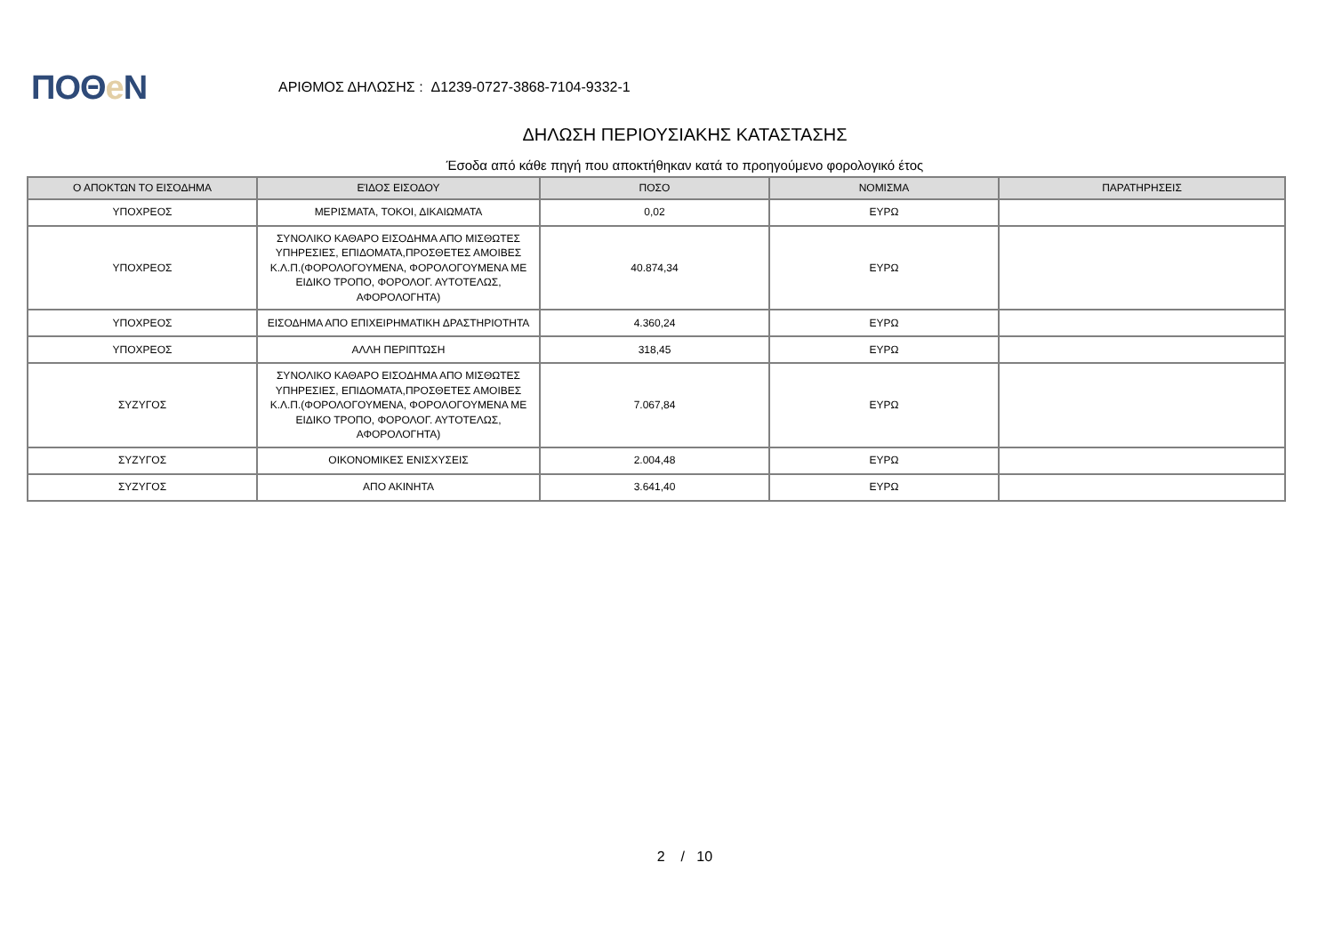ΠΟΘe Ν
ΑΡΙΘΜΟΣ ΔΗΛΩΣΗΣ : Δ1239-0727-3868-7104-9332-1
ΔΗΛΩΣΗ ΠΕΡΙΟΥΣΙΑΚΗΣ ΚΑΤΑΣΤΑΣΗΣ
Έσοδα από κάθε πηγή που αποκτήθηκαν κατά το προηγούμενο φορολογικό έτος
| Ο ΑΠΟΚΤΩΝ ΤΟ ΕΙΣΟΔΗΜΑ | ΕΊΔΟΣ ΕΙΣΟΔΟΥ | ΠΟΣΟ | ΝΟΜΙΣΜΑ | ΠΑΡΑΤΗΡΗΣΕΙΣ |
| --- | --- | --- | --- | --- |
| ΥΠΟΧΡΕΟΣ | ΜΕΡΙΣΜΑΤΑ, ΤΟΚΟΙ, ΔΙΚΑΙΩΜΑΤΑ | 0,02 | ΕΥΡΩ | |
| ΥΠΟΧΡΕΟΣ | ΣΥΝΟΛΙΚΟ ΚΑΘΑΡΟ ΕΙΣΟΔΗΜΑ ΑΠΟ ΜΙΣΘΩΤΕΣ ΥΠΗΡΕΣΙΕΣ, ΕΠΙΔΟΜΑΤΑ,ΠΡΟΣΘΕΤΕΣ ΑΜΟΙΒΕΣ Κ.Λ.Π.(ΦΟΡΟΛΟΓΟΥΜΕΝΑ, ΦΟΡΟΛΟΓΟΥΜΕΝΑ ΜΕ ΕΙΔΙΚΟ ΤΡΟΠΟ, ΦΟΡΟΛΟΓ. ΑΥΤΟΤΕΛΩΣ, ΑΦΟΡΟΛΟΓΗΤΑ) | 40.874,34 | ΕΥΡΩ | |
| ΥΠΟΧΡΕΟΣ | ΕΙΣΟΔΗΜΑ ΑΠΟ ΕΠΙΧΕΙΡΗΜΑΤΙΚΗ ΔΡΑΣΤΗΡΙΟΤΗΤΑ | 4.360,24 | ΕΥΡΩ | |
| ΥΠΟΧΡΕΟΣ | ΑΛΛΗ ΠΕΡΙΠΤΩΣΗ | 318,45 | ΕΥΡΩ | |
| ΣΥΖΥΓΟΣ | ΣΥΝΟΛΙΚΟ ΚΑΘΑΡΟ ΕΙΣΟΔΗΜΑ ΑΠΟ ΜΙΣΘΩΤΕΣ ΥΠΗΡΕΣΙΕΣ, ΕΠΙΔΟΜΑΤΑ,ΠΡΟΣΘΕΤΕΣ ΑΜΟΙΒΕΣ Κ.Λ.Π.(ΦΟΡΟΛΟΓΟΥΜΕΝΑ, ΦΟΡΟΛΟΓΟΥΜΕΝΑ ΜΕ ΕΙΔΙΚΟ ΤΡΟΠΟ, ΦΟΡΟΛΟΓ. ΑΥΤΟΤΕΛΩΣ, ΑΦΟΡΟΛΟΓΗΤΑ) | 7.067,84 | ΕΥΡΩ | |
| ΣΥΖΥΓΟΣ | ΟΙΚΟΝΟΜΙΚΕΣ ΕΝΙΣΧΥΣΕΙΣ | 2.004,48 | ΕΥΡΩ | |
| ΣΥΖΥΓΟΣ | ΑΠΟ ΑΚΙΝΗΤΑ | 3.641,40 | ΕΥΡΩ | |
2 / 10